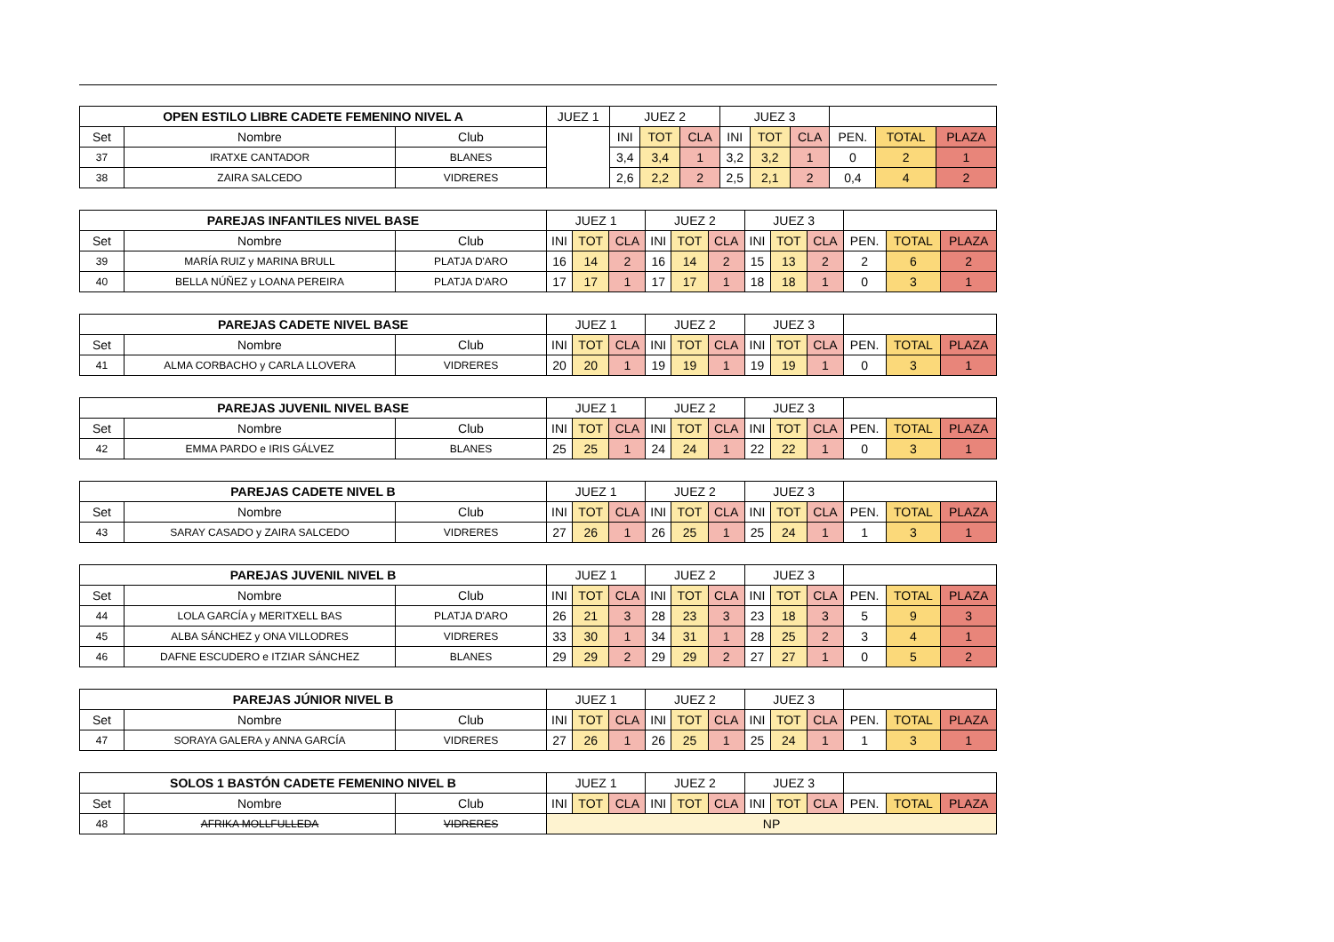| OPEN ESTILO LIBRE CADETE FEMENINO NIVEL A | | | JUEZ 1 | JUEZ 2 | | | JUEZ 3 | | | | | |
| --- | --- | --- | --- | --- | --- | --- | --- | --- | --- | --- | --- | --- |
| Set | Nombre | Club | | INI | TOT | CLA | INI | TOT | CLA | PEN. | TOTAL | PLAZA |
| 37 | IRATXE CANTADOR | BLANES | | 3,4 | 3,4 | 1 | 3,2 | 3,2 | 1 | 0 | 2 | 1 |
| 38 | ZAIRA SALCEDO | VIDRERES | | 2,6 | 2,2 | 2 | 2,5 | 2,1 | 2 | 0,4 | 4 | 2 |
| PAREJAS INFANTILES NIVEL BASE | | | JUEZ 1 | | | JUEZ 2 | | | JUEZ 3 | | | | | |
| --- | --- | --- | --- | --- | --- | --- | --- | --- | --- | --- | --- | --- | --- | --- |
| Set | Nombre | Club | INI | TOT | CLA | INI | TOT | CLA | INI | TOT | CLA | PEN. | TOTAL | PLAZA |
| 39 | MARÍA RUIZ y MARINA BRULL | PLATJA D'ARO | 16 | 14 | 2 | 16 | 14 | 2 | 15 | 13 | 2 | 2 | 6 | 2 |
| 40 | BELLA NÚÑEZ y LOANA PEREIRA | PLATJA D'ARO | 17 | 17 | 1 | 17 | 17 | 1 | 18 | 18 | 1 | 0 | 3 | 1 |
| PAREJAS CADETE NIVEL BASE | | | JUEZ 1 | | | JUEZ 2 | | | JUEZ 3 | | | | | |
| --- | --- | --- | --- | --- | --- | --- | --- | --- | --- | --- | --- | --- | --- | --- |
| Set | Nombre | Club | INI | TOT | CLA | INI | TOT | CLA | INI | TOT | CLA | PEN. | TOTAL | PLAZA |
| 41 | ALMA CORBACHO y CARLA LLOVERA | VIDRERES | 20 | 20 | 1 | 19 | 19 | 1 | 19 | 19 | 1 | 0 | 3 | 1 |
| PAREJAS JUVENIL NIVEL BASE | | | JUEZ 1 | | | JUEZ 2 | | | JUEZ 3 | | | | | |
| --- | --- | --- | --- | --- | --- | --- | --- | --- | --- | --- | --- | --- | --- | --- |
| Set | Nombre | Club | INI | TOT | CLA | INI | TOT | CLA | INI | TOT | CLA | PEN. | TOTAL | PLAZA |
| 42 | EMMA PARDO e IRIS GÁLVEZ | BLANES | 25 | 25 | 1 | 24 | 24 | 1 | 22 | 22 | 1 | 0 | 3 | 1 |
| PAREJAS CADETE NIVEL B | | | JUEZ 1 | | | JUEZ 2 | | | JUEZ 3 | | | | | |
| --- | --- | --- | --- | --- | --- | --- | --- | --- | --- | --- | --- | --- | --- | --- |
| Set | Nombre | Club | INI | TOT | CLA | INI | TOT | CLA | INI | TOT | CLA | PEN. | TOTAL | PLAZA |
| 43 | SARAY CASADO y ZAIRA SALCEDO | VIDRERES | 27 | 26 | 1 | 26 | 25 | 1 | 25 | 24 | 1 | 1 | 3 | 1 |
| PAREJAS JUVENIL NIVEL B | | | JUEZ 1 | | | JUEZ 2 | | | JUEZ 3 | | | | | |
| --- | --- | --- | --- | --- | --- | --- | --- | --- | --- | --- | --- | --- | --- | --- |
| Set | Nombre | Club | INI | TOT | CLA | INI | TOT | CLA | INI | TOT | CLA | PEN. | TOTAL | PLAZA |
| 44 | LOLA GARCÍA y MERITXELL BAS | PLATJA D'ARO | 26 | 21 | 3 | 28 | 23 | 3 | 23 | 18 | 3 | 5 | 9 | 3 |
| 45 | ALBA SÁNCHEZ y ONA VILLODRES | VIDRERES | 33 | 30 | 1 | 34 | 31 | 1 | 28 | 25 | 2 | 3 | 4 | 1 |
| 46 | DAFNE ESCUDERO e ITZIAR SÁNCHEZ | BLANES | 29 | 29 | 2 | 29 | 29 | 2 | 27 | 27 | 1 | 0 | 5 | 2 |
| PAREJAS JÚNIOR NIVEL B | | | JUEZ 1 | | | JUEZ 2 | | | JUEZ 3 | | | | | |
| --- | --- | --- | --- | --- | --- | --- | --- | --- | --- | --- | --- | --- | --- | --- |
| Set | Nombre | Club | INI | TOT | CLA | INI | TOT | CLA | INI | TOT | CLA | PEN. | TOTAL | PLAZA |
| 47 | SORAYA GALERA y ANNA GARCÍA | VIDRERES | 27 | 26 | 1 | 26 | 25 | 1 | 25 | 24 | 1 | 1 | 3 | 1 |
| SOLOS 1 BASTÓN CADETE FEMENINO NIVEL B | | | JUEZ 1 | | | JUEZ 2 | | | JUEZ 3 | | | | | |
| --- | --- | --- | --- | --- | --- | --- | --- | --- | --- | --- | --- | --- | --- | --- |
| Set | Nombre | Club | INI | TOT | CLA | INI | TOT | CLA | INI | TOT | CLA | PEN. | TOTAL | PLAZA |
| 48 | AFRIKA MOLLFULLEDA | VIDRERES | NP | | | | | | | | | | | |